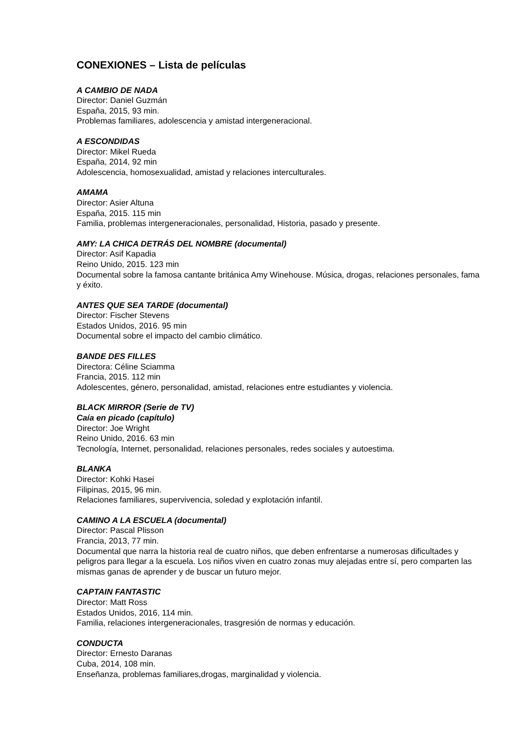CONEXIONES – Lista de películas
A CAMBIO DE NADA
Director: Daniel Guzmán
España, 2015, 93 min.
Problemas familiares, adolescencia y amistad intergeneracional.
A ESCONDIDAS
Director: Mikel Rueda
España, 2014, 92 min
Adolescencia, homosexualidad, amistad y relaciones interculturales.
AMAMA
Director: Asier Altuna
España, 2015. 115 min
Familia, problemas intergeneracionales, personalidad, Historia, pasado y presente.
AMY: LA CHICA DETRÁS DEL NOMBRE (documental)
Director: Asif Kapadia
Reino Unido, 2015. 123 min
Documental sobre la famosa cantante británica Amy Winehouse. Música, drogas, relaciones personales, fama y éxito.
ANTES QUE SEA TARDE (documental)
Director: Fischer Stevens
Estados Unidos, 2016. 95 min
Documental sobre el impacto del cambio climático.
BANDE DES FILLES
Directora: Céline Sciamma
Francia, 2015. 112 min
Adolescentes, género, personalidad, amistad, relaciones entre estudiantes y violencia.
BLACK MIRROR (Serie de TV)
Caía en picado (capítulo)
Director: Joe Wright
Reino Unido, 2016. 63 min
Tecnología, Internet, personalidad, relaciones personales, redes sociales y autoestima.
BLANKA
Director: Kohki Hasei
Filipinas, 2015, 96 min.
Relaciones familiares, supervivencia, soledad y explotación infantil.
CAMINO A LA ESCUELA (documental)
Director: Pascal Plisson
Francia, 2013, 77 min.
Documental que narra la historia real de cuatro niños, que deben enfrentarse a numerosas dificultades y peligros para llegar a la escuela. Los niños viven en cuatro zonas muy alejadas entre sí, pero comparten las mismas ganas de aprender y de buscar un futuro mejor.
CAPTAIN FANTASTIC
Director: Matt Ross
Estados Unidos, 2016, 114 min.
Familia, relaciones intergeneracionales, trasgresión de normas y educación.
CONDUCTA
Director: Ernesto Daranas
Cuba, 2014, 108 min.
Enseñanza, problemas familiares,drogas, marginalidad y violencia.